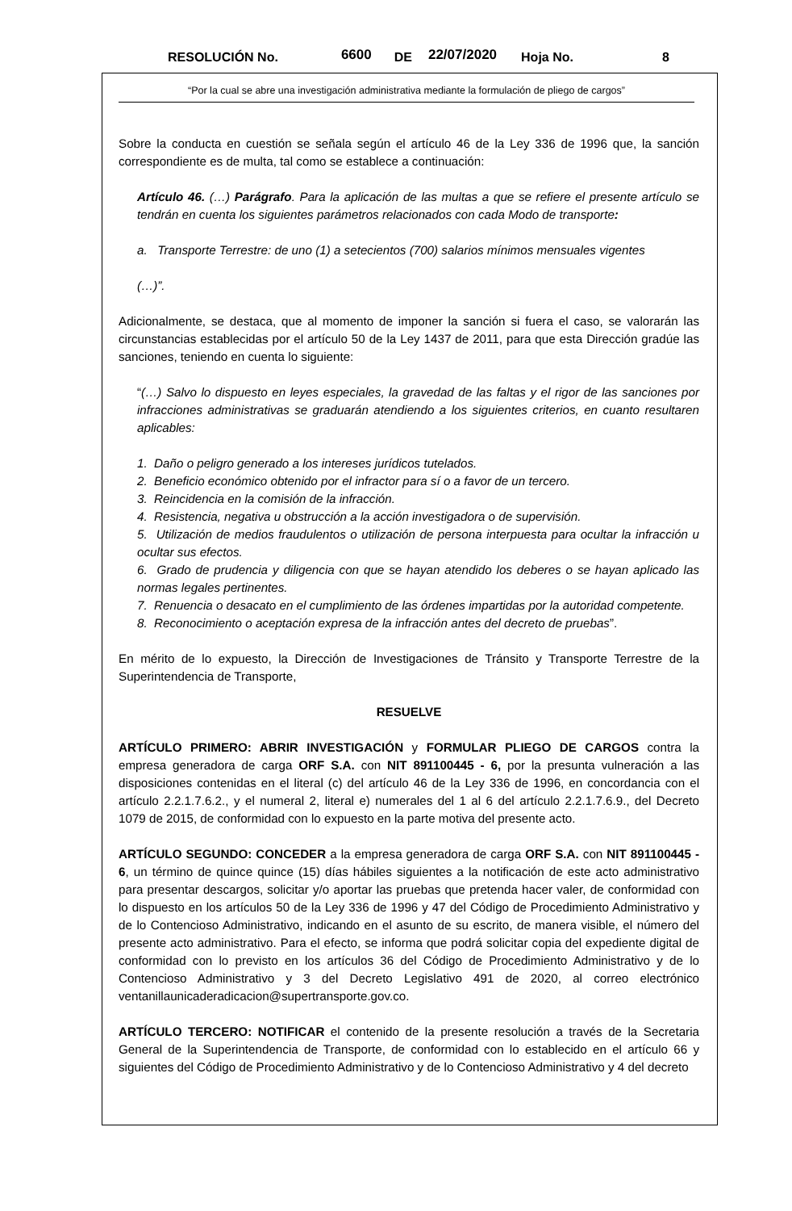RESOLUCIÓN No. 6600 DE 22/07/2020 Hoja No. 8
“Por la cual se abre una investigación administrativa mediante la formulación de pliego de cargos”
Sobre la conducta en cuestión se señala según el artículo 46 de la Ley 336 de 1996 que, la sanción correspondiente es de multa, tal como se establece a continuación:
Artículo 46. (…) Parágrafo. Para la aplicación de las multas a que se refiere el presente artículo se tendrán en cuenta los siguientes parámetros relacionados con cada Modo de transporte:
a. Transporte Terrestre: de uno (1) a setecientos (700) salarios mínimos mensuales vigentes
(…)”.
Adicionalmente, se destaca, que al momento de imponer la sanción si fuera el caso, se valorarán las circunstancias establecidas por el artículo 50 de la Ley 1437 de 2011, para que esta Dirección gradúe las sanciones, teniendo en cuenta lo siguiente:
“(…) Salvo lo dispuesto en leyes especiales, la gravedad de las faltas y el rigor de las sanciones por infracciones administrativas se graduarán atendiendo a los siguientes criterios, en cuanto resultaren aplicables:
1. Daño o peligro generado a los intereses jurídicos tutelados.
2. Beneficio económico obtenido por el infractor para sí o a favor de un tercero.
3. Reincidencia en la comisión de la infracción.
4. Resistencia, negativa u obstrucción a la acción investigadora o de supervisión.
5. Utilización de medios fraudulentos o utilización de persona interpuesta para ocultar la infracción u ocultar sus efectos.
6. Grado de prudencia y diligencia con que se hayan atendido los deberes o se hayan aplicado las normas legales pertinentes.
7. Renuencia o desacato en el cumplimiento de las órdenes impartidas por la autoridad competente.
8. Reconocimiento o aceptación expresa de la infracción antes del decreto de pruebas”.
En mérito de lo expuesto, la Dirección de Investigaciones de Tránsito y Transporte Terrestre de la Superintendencia de Transporte,
RESUELVE
ARTÍCULO PRIMERO: ABRIR INVESTIGACIÓN y FORMULAR PLIEGO DE CARGOS contra la empresa generadora de carga ORF S.A. con NIT 891100445 - 6, por la presunta vulneración a las disposiciones contenidas en el literal (c) del artículo 46 de la Ley 336 de 1996, en concordancia con el artículo 2.2.1.7.6.2., y el numeral 2, literal e) numerales del 1 al 6 del artículo 2.2.1.7.6.9., del Decreto 1079 de 2015, de conformidad con lo expuesto en la parte motiva del presente acto.
ARTÍCULO SEGUNDO: CONCEDER a la empresa generadora de carga ORF S.A. con NIT 891100445 - 6, un término de quince quince (15) días hábiles siguientes a la notificación de este acto administrativo para presentar descargos, solicitar y/o aportar las pruebas que pretenda hacer valer, de conformidad con lo dispuesto en los artículos 50 de la Ley 336 de 1996 y 47 del Código de Procedimiento Administrativo y de lo Contencioso Administrativo, indicando en el asunto de su escrito, de manera visible, el número del presente acto administrativo. Para el efecto, se informa que podrá solicitar copia del expediente digital de conformidad con lo previsto en los artículos 36 del Código de Procedimiento Administrativo y de lo Contencioso Administrativo y 3 del Decreto Legislativo 491 de 2020, al correo electrónico ventanillaunicaderadicacion@supertransporte.gov.co.
ARTÍCULO TERCERO: NOTIFICAR el contenido de la presente resolución a través de la Secretaria General de la Superintendencia de Transporte, de conformidad con lo establecido en el artículo 66 y siguientes del Código de Procedimiento Administrativo y de lo Contencioso Administrativo y 4 del decreto